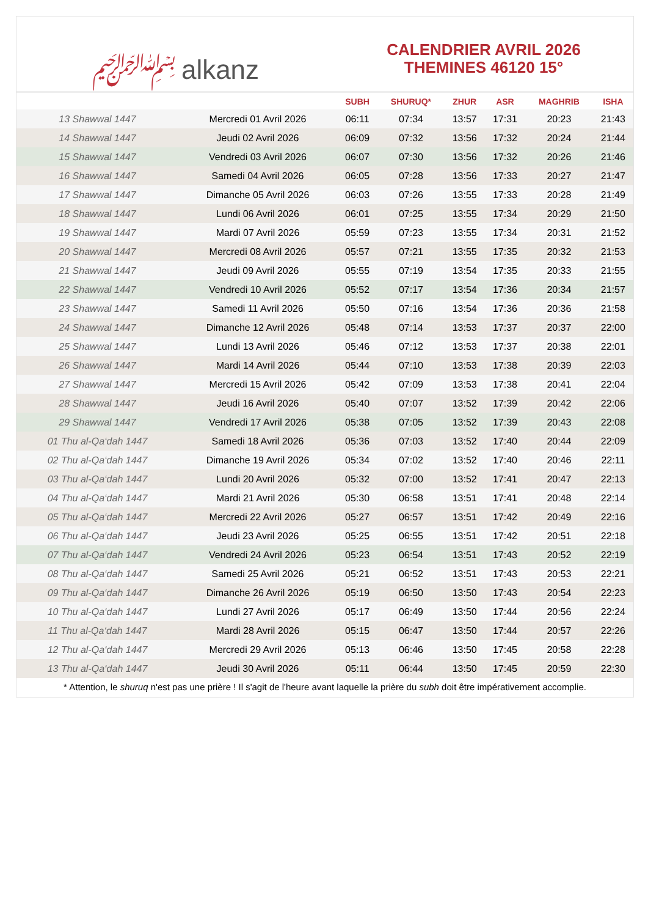﷽ alkanz
CALENDRIER AVRIL 2026
THEMINES 46120 15°
| | | SUBH | SHURUQ* | ZHUR | ASR | MAGHRIB | ISHA |
| --- | --- | --- | --- | --- | --- | --- | --- |
| 13 Shawwal 1447 | Mercredi 01 Avril 2026 | 06:11 | 07:34 | 13:57 | 17:31 | 20:23 | 21:43 |
| 14 Shawwal 1447 | Jeudi 02 Avril 2026 | 06:09 | 07:32 | 13:56 | 17:32 | 20:24 | 21:44 |
| 15 Shawwal 1447 | Vendredi 03 Avril 2026 | 06:07 | 07:30 | 13:56 | 17:32 | 20:26 | 21:46 |
| 16 Shawwal 1447 | Samedi 04 Avril 2026 | 06:05 | 07:28 | 13:56 | 17:33 | 20:27 | 21:47 |
| 17 Shawwal 1447 | Dimanche 05 Avril 2026 | 06:03 | 07:26 | 13:55 | 17:33 | 20:28 | 21:49 |
| 18 Shawwal 1447 | Lundi 06 Avril 2026 | 06:01 | 07:25 | 13:55 | 17:34 | 20:29 | 21:50 |
| 19 Shawwal 1447 | Mardi 07 Avril 2026 | 05:59 | 07:23 | 13:55 | 17:34 | 20:31 | 21:52 |
| 20 Shawwal 1447 | Mercredi 08 Avril 2026 | 05:57 | 07:21 | 13:55 | 17:35 | 20:32 | 21:53 |
| 21 Shawwal 1447 | Jeudi 09 Avril 2026 | 05:55 | 07:19 | 13:54 | 17:35 | 20:33 | 21:55 |
| 22 Shawwal 1447 | Vendredi 10 Avril 2026 | 05:52 | 07:17 | 13:54 | 17:36 | 20:34 | 21:57 |
| 23 Shawwal 1447 | Samedi 11 Avril 2026 | 05:50 | 07:16 | 13:54 | 17:36 | 20:36 | 21:58 |
| 24 Shawwal 1447 | Dimanche 12 Avril 2026 | 05:48 | 07:14 | 13:53 | 17:37 | 20:37 | 22:00 |
| 25 Shawwal 1447 | Lundi 13 Avril 2026 | 05:46 | 07:12 | 13:53 | 17:37 | 20:38 | 22:01 |
| 26 Shawwal 1447 | Mardi 14 Avril 2026 | 05:44 | 07:10 | 13:53 | 17:38 | 20:39 | 22:03 |
| 27 Shawwal 1447 | Mercredi 15 Avril 2026 | 05:42 | 07:09 | 13:53 | 17:38 | 20:41 | 22:04 |
| 28 Shawwal 1447 | Jeudi 16 Avril 2026 | 05:40 | 07:07 | 13:52 | 17:39 | 20:42 | 22:06 |
| 29 Shawwal 1447 | Vendredi 17 Avril 2026 | 05:38 | 07:05 | 13:52 | 17:39 | 20:43 | 22:08 |
| 01 Thu al-Qa‘dah 1447 | Samedi 18 Avril 2026 | 05:36 | 07:03 | 13:52 | 17:40 | 20:44 | 22:09 |
| 02 Thu al-Qa‘dah 1447 | Dimanche 19 Avril 2026 | 05:34 | 07:02 | 13:52 | 17:40 | 20:46 | 22:11 |
| 03 Thu al-Qa‘dah 1447 | Lundi 20 Avril 2026 | 05:32 | 07:00 | 13:52 | 17:41 | 20:47 | 22:13 |
| 04 Thu al-Qa‘dah 1447 | Mardi 21 Avril 2026 | 05:30 | 06:58 | 13:51 | 17:41 | 20:48 | 22:14 |
| 05 Thu al-Qa‘dah 1447 | Mercredi 22 Avril 2026 | 05:27 | 06:57 | 13:51 | 17:42 | 20:49 | 22:16 |
| 06 Thu al-Qa‘dah 1447 | Jeudi 23 Avril 2026 | 05:25 | 06:55 | 13:51 | 17:42 | 20:51 | 22:18 |
| 07 Thu al-Qa‘dah 1447 | Vendredi 24 Avril 2026 | 05:23 | 06:54 | 13:51 | 17:43 | 20:52 | 22:19 |
| 08 Thu al-Qa‘dah 1447 | Samedi 25 Avril 2026 | 05:21 | 06:52 | 13:51 | 17:43 | 20:53 | 22:21 |
| 09 Thu al-Qa‘dah 1447 | Dimanche 26 Avril 2026 | 05:19 | 06:50 | 13:50 | 17:43 | 20:54 | 22:23 |
| 10 Thu al-Qa‘dah 1447 | Lundi 27 Avril 2026 | 05:17 | 06:49 | 13:50 | 17:44 | 20:56 | 22:24 |
| 11 Thu al-Qa‘dah 1447 | Mardi 28 Avril 2026 | 05:15 | 06:47 | 13:50 | 17:44 | 20:57 | 22:26 |
| 12 Thu al-Qa‘dah 1447 | Mercredi 29 Avril 2026 | 05:13 | 06:46 | 13:50 | 17:45 | 20:58 | 22:28 |
| 13 Thu al-Qa‘dah 1447 | Jeudi 30 Avril 2026 | 05:11 | 06:44 | 13:50 | 17:45 | 20:59 | 22:30 |
* Attention, le shuruq n'est pas une prière ! Il s'agit de l'heure avant laquelle la prière du subh doit être impérativement accomplie.